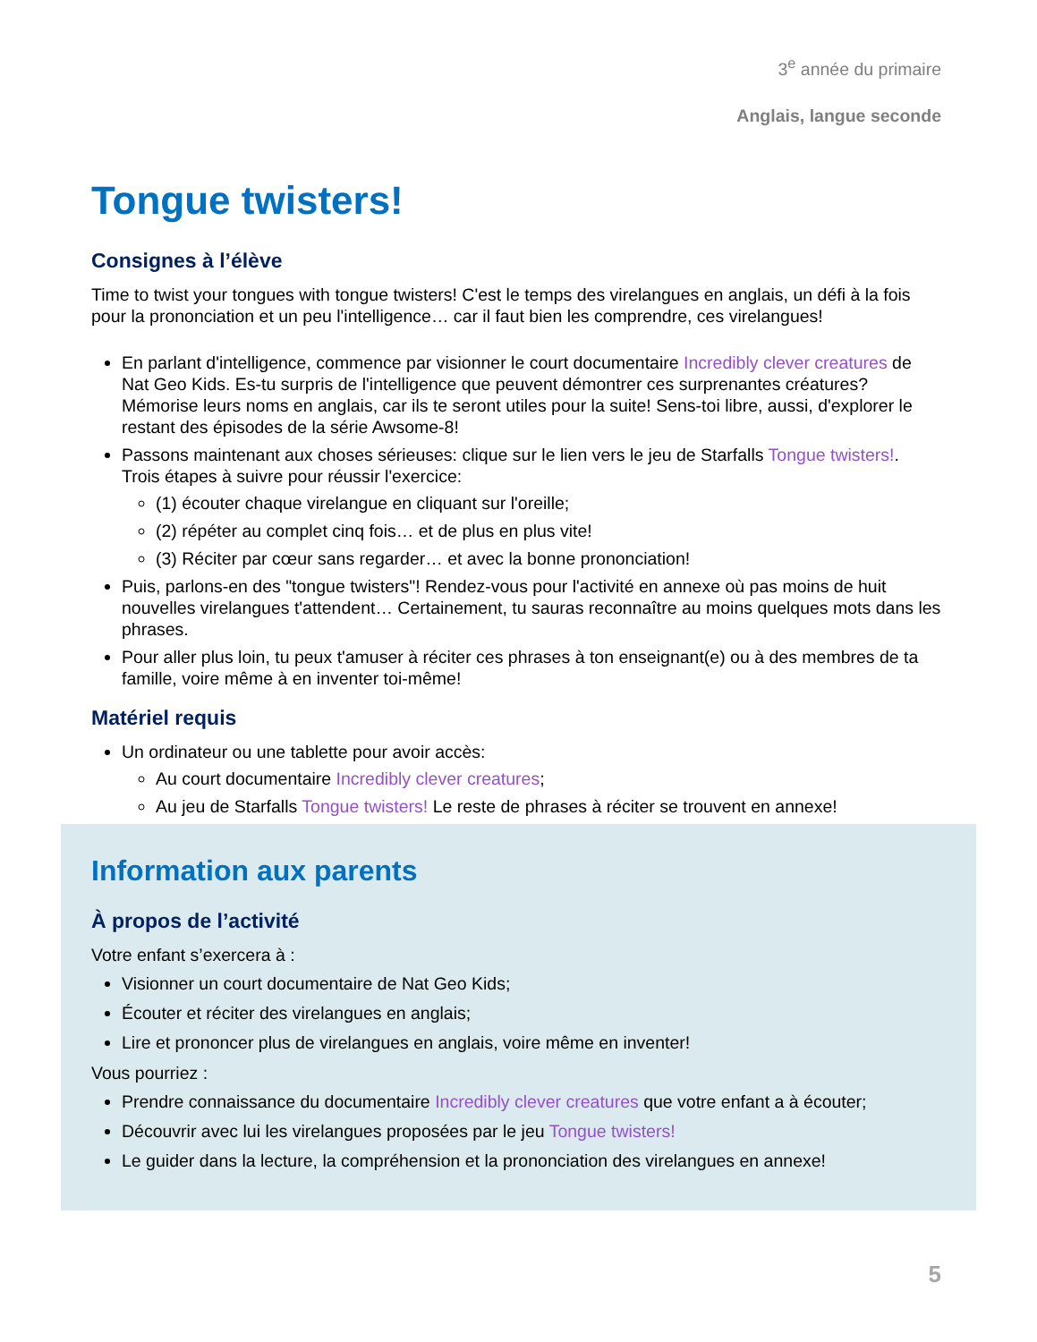3<sup>e</sup> année du primaire
Anglais, langue seconde
Tongue twisters!
Consignes à l’élève
Time to twist your tongues with tongue twisters! C'est le temps des virelangues en anglais, un défi à la fois pour la prononciation et un peu l'intelligence… car il faut bien les comprendre, ces virelangues!
En parlant d'intelligence, commence par visionner le court documentaire Incredibly clever creatures de Nat Geo Kids. Es-tu surpris de l'intelligence que peuvent démontrer ces surprenantes créatures? Mémorise leurs noms en anglais, car ils te seront utiles pour la suite! Sens-toi libre, aussi, d'explorer le restant des épisodes de la série Awsome-8!
Passons maintenant aux choses sérieuses: clique sur le lien vers le jeu de Starfalls Tongue twisters!. Trois étapes à suivre pour réussir l'exercice:
(1) écouter chaque virelangue en cliquant sur l'oreille;
(2) répéter au complet cinq fois… et de plus en plus vite!
(3) Réciter par cœur sans regarder… et avec la bonne prononciation!
Puis, parlons-en des "tongue twisters"! Rendez-vous pour l'activité en annexe où pas moins de huit nouvelles virelangues t'attendent… Certainement, tu sauras reconnaître au moins quelques mots dans les phrases.
Pour aller plus loin, tu peux t'amuser à réciter ces phrases à ton enseignant(e) ou à des membres de ta famille, voire même à en inventer toi-même!
Matériel requis
Un ordinateur ou une tablette pour avoir accès:
Au court documentaire Incredibly clever creatures;
Au jeu de Starfalls Tongue twisters! Le reste de phrases à réciter se trouvent en annexe!
Information aux parents
À propos de l’activité
Votre enfant s’exercera à :
Visionner un court documentaire de Nat Geo Kids;
Écouter et réciter des virelangues en anglais;
Lire et prononcer plus de virelangues en anglais, voire même en inventer!
Vous pourriez :
Prendre connaissance du documentaire Incredibly clever creatures que votre enfant a à écouter;
Découvrir avec lui les virelangues proposées par le jeu Tongue twisters!
Le guider dans la lecture, la compréhension et la prononciation des virelangues en annexe!
5